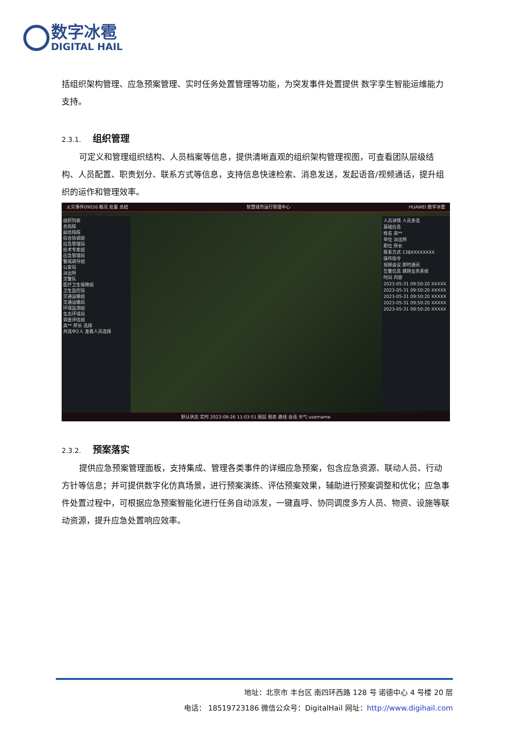数字冰雹
DIGITAL HAIL
括组织架构管理、应急预案管理、实时任务处置管理等功能，为突发事件处置提供 数字孪生智能运维能力支持。
2.3.1. 组织管理
可定义和管理组织结构、人员档案等信息，提供清晰直观的组织架构管理视图，可查看团队层级结构、人员配置、职责划分、联系方式等信息，支持信息快速检索、消息发送，发起语音/视频通话，提升组织的运作和管理效率。
火灾事件09026 概况 处置 总结 智慧城市运行管理中心 HUAWEI 数字冰雹
组织列表
总指挥
副总指挥
综合协调组
应急管理局
技术专家组
应急管理局
警戒疏导组
公安局
派出所
交警队
医疗卫生保障组
卫生监控局
交通运输组
交通运输局
环境监测组
生态环境局
调查评估组
高** 所长 选择
共选中2人 查看人员选择
人员详情 人员多选
基础信息
姓名 高**
单位 派出所
职位 所长
联系方式 138XXXXXXXX
操作指令
视频会议 即时通讯
告警信息 跳转业务系统
时间 内容
2023-05-31 09:50:20 XXXXX
2023-05-31 09:50:20 XXXXX
2023-05-31 09:50:20 XXXXX
2023-05-31 09:50:20 XXXXX
2023-05-31 09:50:20 XXXXX
默认状态 实时 2023-09-26 11:03:51 图层 图表 路线 会话 天气 username
2.3.2. 预案落实
提供应急预案管理面板，支持集成、管理各类事件的详细应急预案，包含应急资源、联动人员、行动方针等信息；并可提供数字化仿真场景，进行预案演练、评估预案效果，辅助进行预案调整和优化；应急事件处置过程中，可根据应急预案智能化进行任务自动派发，一键直呼、协同调度多方人员、物资、设施等联动资源，提升应急处置响应效率。
地址：北京市 丰台区 南四环西路 128 号 诺德中心 4 号楼 20 层
电话： 18519723186 微信公众号：DigitalHail 网址：http://www.digihail.com